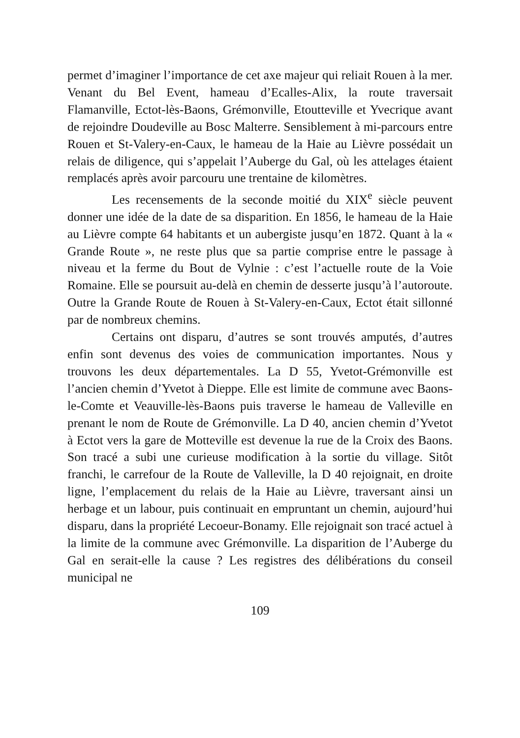permet d’imaginer l’importance de cet axe majeur qui reliait Rouen à la mer. Venant du Bel Event, hameau d’Ecalles-Alix, la route traversait Flamanville, Ectot-lès-Baons, Grémonville, Etoutteville et Yvecrique avant de rejoindre Doudeville au Bosc Malterre. Sensiblement à mi-parcours entre Rouen et St-Valery-en-Caux, le hameau de la Haie au Lièvre possédait un relais de diligence, qui s’appelait l’Auberge du Gal, où les attelages étaient remplacés après avoir parcouru une trentaine de kilomètres.
Les recensements de la seconde moitié du XIX<sup>e</sup> siècle peuvent donner une idée de la date de sa disparition. En 1856, le hameau de la Haie au Lièvre compte 64 habitants et un aubergiste jusqu’en 1872. Quant à la « Grande Route », ne reste plus que sa partie comprise entre le passage à niveau et la ferme du Bout de Vylnie : c’est l’actuelle route de la Voie Romaine. Elle se poursuit au-delà en chemin de desserte jusqu’à l’autoroute. Outre la Grande Route de Rouen à St-Valery-en-Caux, Ectot était sillonné par de nombreux chemins.
Certains ont disparu, d’autres se sont trouvés amputés, d’autres enfin sont devenus des voies de communication importantes. Nous y trouvons les deux départementales. La D 55, Yvetot-Grémonville est l’ancien chemin d’Yvetot à Dieppe. Elle est limite de commune avec Baons-le-Comte et Veauville-lès-Baons puis traverse le hameau de Valleville en prenant le nom de Route de Grémonville. La D 40, ancien chemin d’Yvetot à Ectot vers la gare de Motteville est devenue la rue de la Croix des Baons. Son tracé a subi une curieuse modification à la sortie du village. Sitôt franchi, le carrefour de la Route de Valleville, la D 40 rejoignait, en droite ligne, l’emplacement du relais de la Haie au Lièvre, traversant ainsi un herbage et un labour, puis continuait en empruntant un chemin, aujourd’hui disparu, dans la propriété Lecoeur-Bonamy. Elle rejoignait son tracé actuel à la limite de la commune avec Grémonville. La disparition de l’Auberge du Gal en serait-elle la cause ? Les registres des délibérations du conseil municipal ne
109